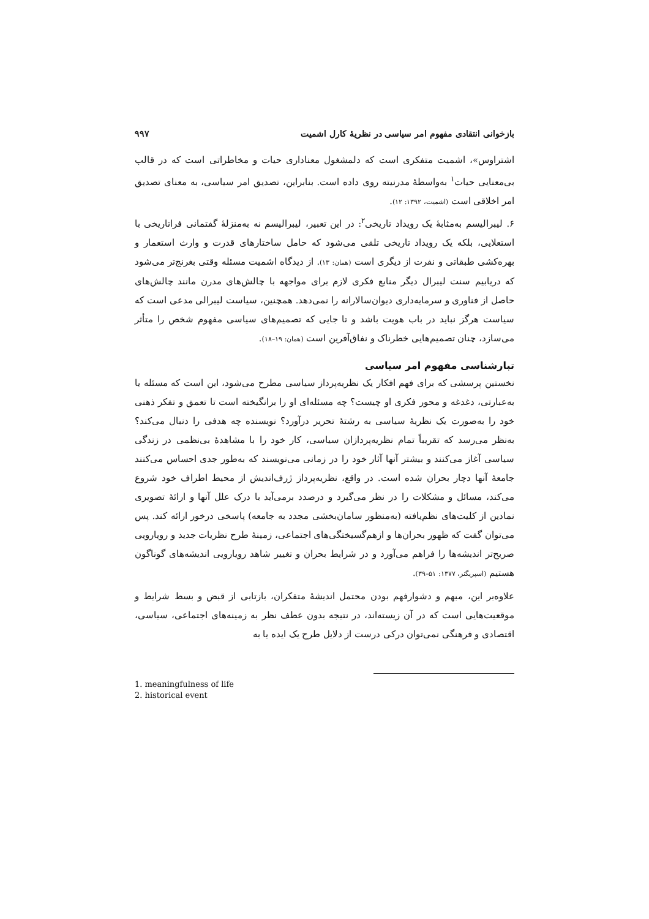بازخوانی انتقادی مفهوم امر سیاسی در نظریهٔ کارل اشمیت ۹۹۷
اشتراوس»، اشمیت متفکری است که دلمشغول معناداری حیات و مخاطراتی است که در قالب بی‌معنایی حیات<sup>۱</sup> به‌واسطهٔ مدرنیته روی داده است. بنابراین، تصدیق امر سیاسی، به معنای تصدیق امر اخلاقی است (اشمیت، ۱۳۹۲: ۱۲).
۶. لیبرالیسم به‌مثابهٔ یک رویداد تاریخی<sup>۲</sup>: در این تعبیر، لیبرالیسم نه به‌منزلهٔ گفتمانی فراتاریخی با استعلایی، بلکه یک رویداد تاریخی تلقی می‌شود که حامل ساختارهای قدرت و وارث استعمار و بهره‌کشی طبقاتی و نفرت از دیگری است (همان: ۱۳). از دیدگاه اشمیت مسئله وقتی بغرنج‌تر می‌شود که دریابیم سنت لیبرال دیگر منابع فکری لازم برای مواجهه با چالش‌های مدرن مانند چالش‌های حاصل از فناوری و سرمایه‌داری دیوان‌سالارانه را نمی‌دهد. همچنین، سیاست لیبرالی مدعی است که سیاست هرگز نباید در باب هویت باشد و تا جایی که تصمیم‌های سیاسی مفهوم شخص را متأثر می‌سازد، چنان تصمیم‌هایی خطرناک و نفاق‌آفرین است (همان: ۱۹–۱۸).
تبارشناسی مفهوم امر سیاسی
نخستین پرسشی که برای فهم افکار یک نظریه‌پرداز سیاسی مطرح می‌شود، این است که مسئله یا به‌عبارتی، دغدغه و محور فکری او چیست؟ چه مسئله‌ای او را برانگیخته است تا تعمق و تفکر ذهنی خود را به‌صورت یک نظریهٔ سیاسی به رشتهٔ تحریر درآورد؟ نویسنده چه هدفی را دنبال می‌کند؟ به‌نظر می‌رسد که تقریباً تمام نظریه‌پردازان سیاسی، کار خود را با مشاهدهٔ بی‌نظمی در زندگی سیاسی آغاز می‌کنند و بیشتر آنها آثار خود را در زمانی می‌نویسند که به‌طور جدی احساس می‌کنند جامعهٔ آنها دچار بحران شده است. در واقع، نظریه‌پرداز ژرف‌اندیش از محیط اطراف خود شروع می‌کند، مسائل و مشکلات را در نظر می‌گیرد و درصدد برمی‌آید با درک علل آنها و ارائهٔ تصویری نمادین از کلیت‌های نظم‌یافته (به‌منظور سامان‌بخشی مجدد به جامعه) پاسخی درخور ارائه کند. پس می‌توان گفت که ظهور بحران‌ها و ازهم‌گسیختگی‌های اجتماعی، زمینهٔ طرح نظریات جدید و رویارویی صریح‌تر اندیشه‌ها را فراهم می‌آورد و در شرایط بحران و تغییر شاهد رویارویی اندیشه‌های گوناگون هستیم (اسپریگنز، ۱۳۷۷: ۵۱–۳۹).
علاوه‌بر این، مبهم و دشوارفهم بودن محتمل اندیشهٔ متفکران، بازتابی از قبض و بسط شرایط و موقعیت‌هایی است که در آن زیسته‌اند، در نتیجه بدون عطف نظر به زمینه‌های اجتماعی، سیاسی، اقتصادی و فرهنگی نمی‌توان درکی درست از دلایل طرح یک ایده یا به
1. meaningfulness of life
2. historical event